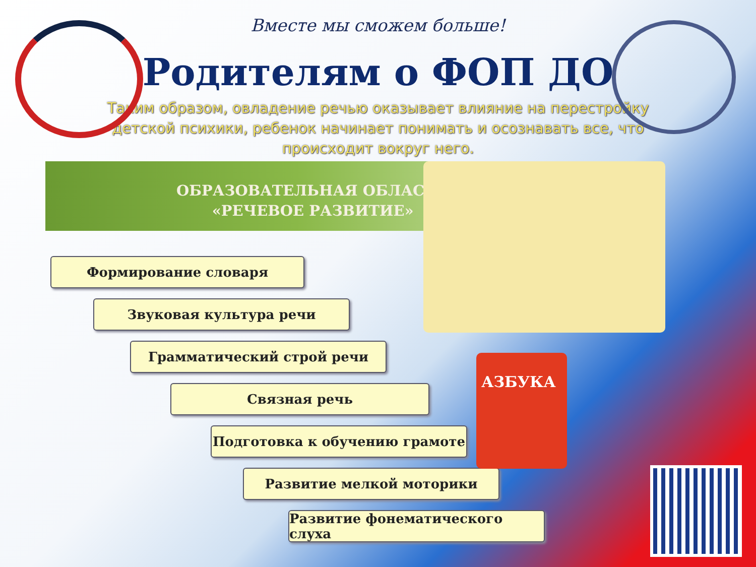Вместе мы сможем больше!
Родителям о ФОП ДО
Таким образом, овладение речью оказывает влияние на перестройку детской психики, ребенок начинает понимать и осознавать все, что происходит вокруг него.
ОБРАЗОВАТЕЛЬНАЯ ОБЛАСТЬ
«РЕЧЕВОЕ РАЗВИТИЕ»
Формирование словаря
Звуковая культура речи
Грамматический строй речи
Связная речь
Подготовка к обучению грамоте
Развитие мелкой моторики
Развитие фонематического слуха
АЗБУКА